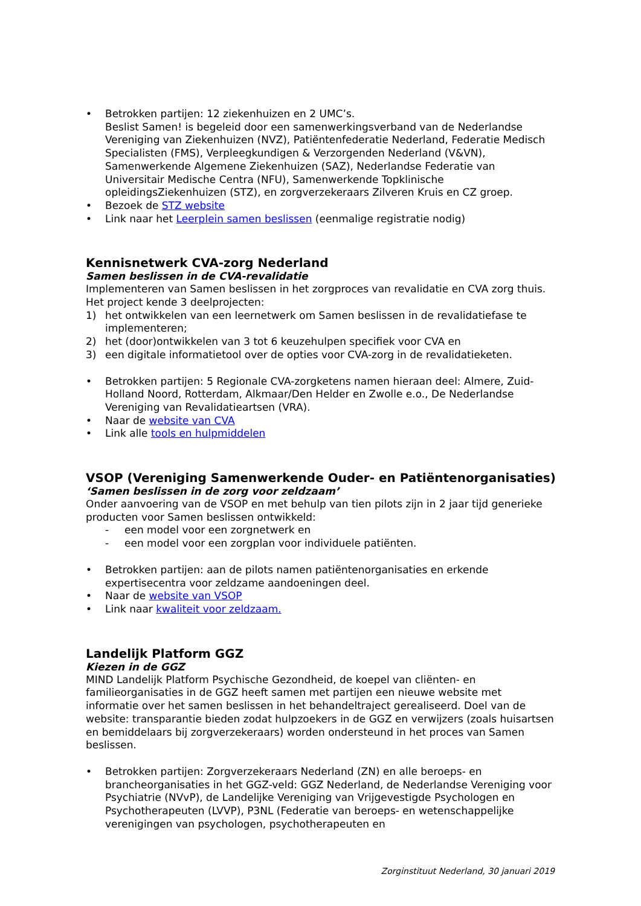• Betrokken partijen: 12 ziekenhuizen en 2 UMC’s.
Beslist Samen! is begeleid door een samenwerkingsverband van de Nederlandse Vereniging van Ziekenhuizen (NVZ), Patiëntenfederatie Nederland, Federatie Medisch Specialisten (FMS), Verpleegkundigen & Verzorgenden Nederland (V&VN), Samenwerkende Algemene Ziekenhuizen (SAZ), Nederlandse Federatie van Universitair Medische Centra (NFU), Samenwerkende Topklinische opleidingsZiekenhuizen (STZ), en zorgverzekeraars Zilveren Kruis en CZ groep.
• Bezoek de STZ website
• Link naar het Leerplein samen beslissen (eenmalige registratie nodig)
Kennisnetwerk CVA-zorg Nederland
Samen beslissen in de CVA-revalidatie
Implementeren van Samen beslissen in het zorgproces van revalidatie en CVA zorg thuis. Het project kende 3 deelprojecten:
1) het ontwikkelen van een leernetwerk om Samen beslissen in de revalidatiefase te implementeren;
2) het (door)ontwikkelen van 3 tot 6 keuzehulpen specifiek voor CVA en
3) een digitale informatietool over de opties voor CVA-zorg in de revalidatieketen.
• Betrokken partijen: 5 Regionale CVA-zorgketens namen hieraan deel: Almere, Zuid-Holland Noord, Rotterdam, Alkmaar/Den Helder en Zwolle e.o., De Nederlandse Vereniging van Revalidatieartsen (VRA).
• Naar de website van CVA
• Link alle tools en hulpmiddelen
VSOP (Vereniging Samenwerkende Ouder- en Patiëntenorganisaties)
‘Samen beslissen in de zorg voor zeldzaam’
Onder aanvoering van de VSOP en met behulp van tien pilots zijn in 2 jaar tijd generieke producten voor Samen beslissen ontwikkeld:
- een model voor een zorgnetwerk en
- een model voor een zorgplan voor individuele patiënten.
• Betrokken partijen: aan de pilots namen patiëntenorganisaties en erkende expertisecentra voor zeldzame aandoeningen deel.
• Naar de website van VSOP
• Link naar kwaliteit voor zeldzaam.
Landelijk Platform GGZ
Kiezen in de GGZ
MIND Landelijk Platform Psychische Gezondheid, de koepel van cliënten- en familieorganisaties in de GGZ heeft samen met partijen een nieuwe website met informatie over het samen beslissen in het behandeltraject gerealiseerd. Doel van de website: transparantie bieden zodat hulpzoekers in de GGZ en verwijzers (zoals huisartsen en bemiddelaars bij zorgverzekeraars) worden ondersteund in het proces van Samen beslissen.
• Betrokken partijen: Zorgverzekeraars Nederland (ZN) en alle beroeps- en brancheorganisaties in het GGZ-veld: GGZ Nederland, de Nederlandse Vereniging voor Psychiatrie (NVvP), de Landelijke Vereniging van Vrijgevestigde Psychologen en Psychotherapeuten (LVVP), P3NL (Federatie van beroeps- en wetenschappelijke verenigingen van psychologen, psychotherapeuten en
Zorginstituut Nederland, 30 januari 2019